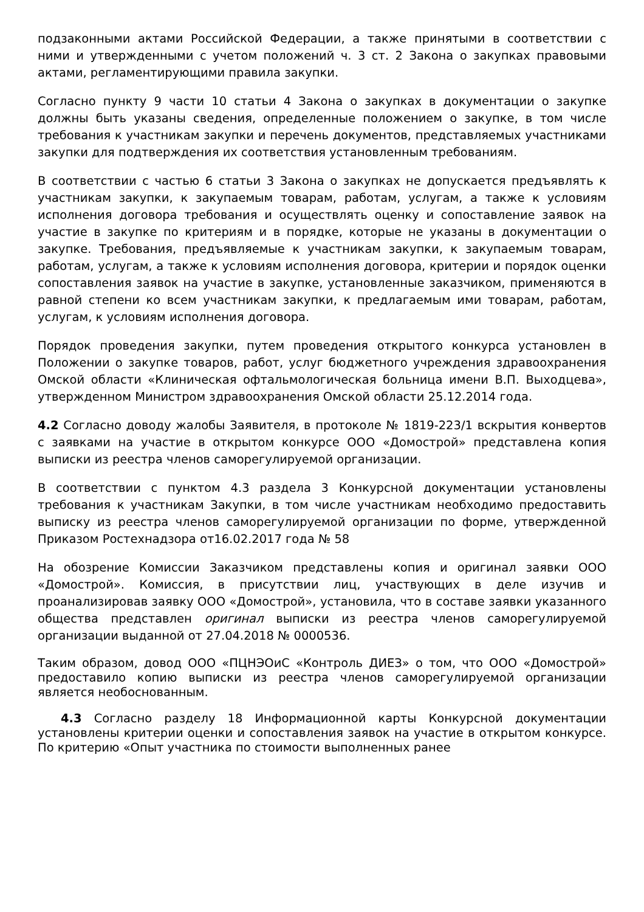подзаконными актами Российской Федерации, а также принятыми в соответствии с ними и утвержденными с учетом положений ч. 3 ст. 2 Закона о закупках правовыми актами, регламентирующими правила закупки.
Согласно пункту 9 части 10 статьи 4 Закона о закупках в документации о закупке должны быть указаны сведения, определенные положением о закупке, в том числе требования к участникам закупки и перечень документов, представляемых участниками закупки для подтверждения их соответствия установленным требованиям.
В соответствии с частью 6 статьи 3 Закона о закупках не допускается предъявлять к участникам закупки, к закупаемым товарам, работам, услугам, а также к условиям исполнения договора требования и осуществлять оценку и сопоставление заявок на участие в закупке по критериям и в порядке, которые не указаны в документации о закупке. Требования, предъявляемые к участникам закупки, к закупаемым товарам, работам, услугам, а также к условиям исполнения договора, критерии и порядок оценки сопоставления заявок на участие в закупке, установленные заказчиком, применяются в равной степени ко всем участникам закупки, к предлагаемым ими товарам, работам, услугам, к условиям исполнения договора.
Порядок проведения закупки, путем проведения открытого конкурса установлен в Положении о закупке товаров, работ, услуг бюджетного учреждения здравоохранения Омской области «Клиническая офтальмологическая больница имени В.П. Выходцева», утвержденном Министром здравоохранения Омской области 25.12.2014 года.
4.2 Согласно доводу жалобы Заявителя, в протоколе № 1819-223/1 вскрытия конвертов с заявками на участие в открытом конкурсе ООО «Домострой» представлена копия выписки из реестра членов саморегулируемой организации.
В соответствии с пунктом 4.3 раздела 3 Конкурсной документации установлены требования к участникам Закупки, в том числе участникам необходимо предоставить выписку из реестра членов саморегулируемой организации по форме, утвержденной Приказом Ростехнадзора от16.02.2017 года № 58
На обозрение Комиссии Заказчиком представлены копия и оригинал заявки ООО «Домострой». Комиссия, в присутствии лиц, участвующих в деле изучив и проанализировав заявку ООО «Домострой», установила, что в составе заявки указанного общества представлен оригинал выписки из реестра членов саморегулируемой организации выданной от 27.04.2018 № 0000536.
Таким образом, довод ООО «ПЦНЭОиС «Контроль ДИЕЗ» о том, что ООО «Домострой» предоставило копию выписки из реестра членов саморегулируемой организации является необоснованным.
4.3 Согласно разделу 18 Информационной карты Конкурсной документации установлены критерии оценки и сопоставления заявок на участие в открытом конкурсе. По критерию «Опыт участника по стоимости выполненных ранее